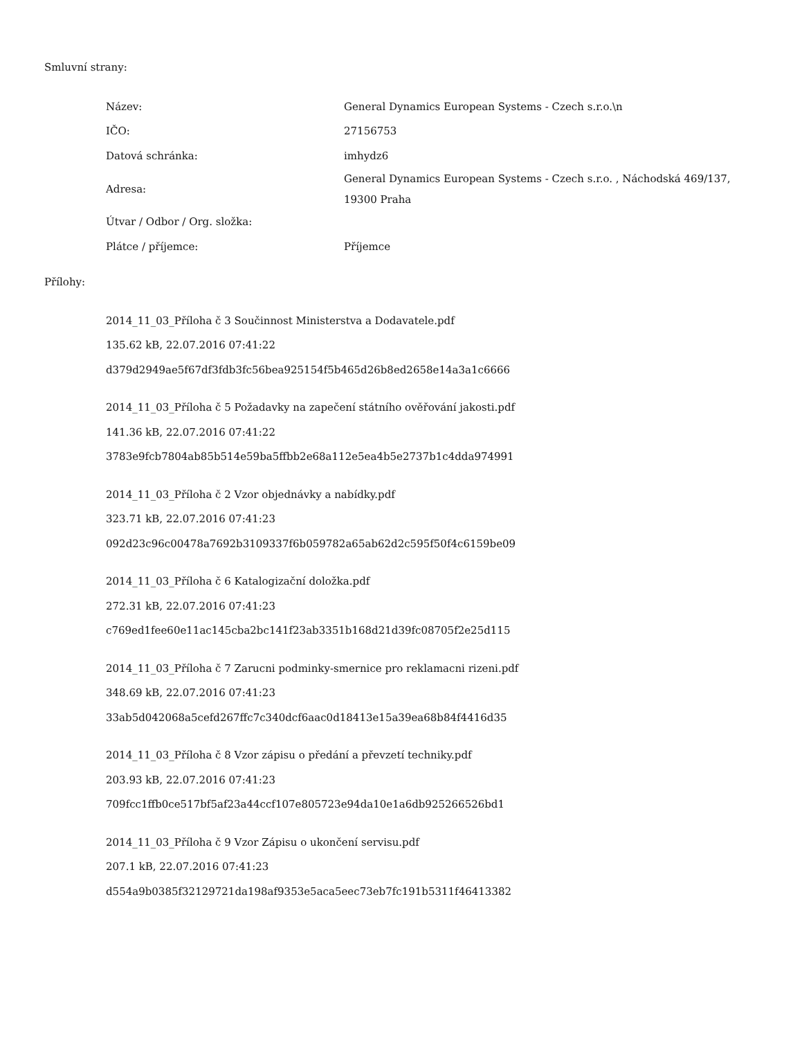Smluvní strany:
| Název: | General Dynamics European Systems - Czech s.r.o.\n |
| IČO: | 27156753 |
| Datová schránka: | imhydz6 |
| Adresa: | General Dynamics European Systems - Czech s.r.o. , Náchodská 469/137, 19300 Praha |
| Útvar / Odbor / Org. složka: | |
| Plátce / příjemce: | Příjemce |
Přílohy:
2014_11_03_Příloha č 3 Součinnost Ministerstva a Dodavatele.pdf
135.62 kB, 22.07.2016 07:41:22
d379d2949ae5f67df3fdb3fc56bea925154f5b465d26b8ed2658e14a3a1c6666
2014_11_03_Příloha č 5 Požadavky na zapečení státního ověřování jakosti.pdf
141.36 kB, 22.07.2016 07:41:22
3783e9fcb7804ab85b514e59ba5ffbb2e68a112e5ea4b5e2737b1c4dda974991
2014_11_03_Příloha č 2 Vzor objednávky a nabídky.pdf
323.71 kB, 22.07.2016 07:41:23
092d23c96c00478a7692b3109337f6b059782a65ab62d2c595f50f4c6159be09
2014_11_03_Příloha č 6 Katalogizační doložka.pdf
272.31 kB, 22.07.2016 07:41:23
c769ed1fee60e11ac145cba2bc141f23ab3351b168d21d39fc08705f2e25d115
2014_11_03_Příloha č 7 Zarucni podminky-smernice pro reklamacni rizeni.pdf
348.69 kB, 22.07.2016 07:41:23
33ab5d042068a5cefd267ffc7c340dcf6aac0d18413e15a39ea68b84f4416d35
2014_11_03_Příloha č 8 Vzor zápisu o předání a převzetí techniky.pdf
203.93 kB, 22.07.2016 07:41:23
709fcc1ffb0ce517bf5af23a44ccf107e805723e94da10e1a6db925266526bd1
2014_11_03_Příloha č 9 Vzor Zápisu o ukončení servisu.pdf
207.1 kB, 22.07.2016 07:41:23
d554a9b0385f32129721da198af9353e5aca5eec73eb7fc191b5311f46413382